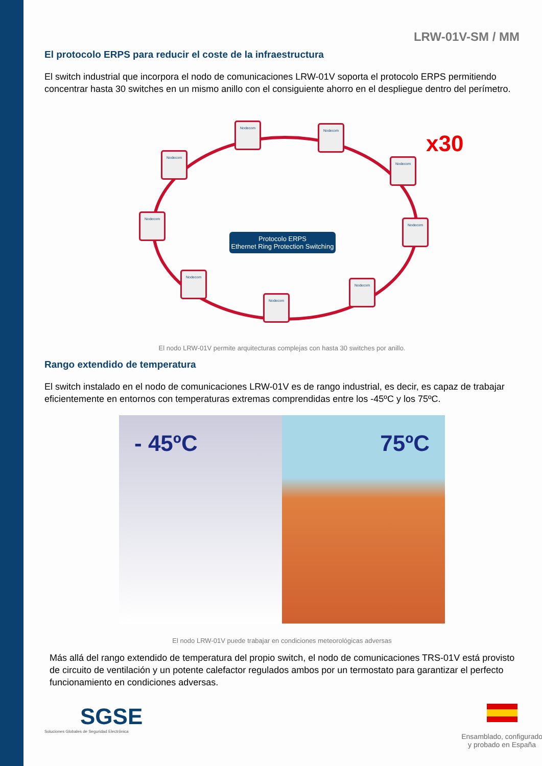LRW-01V-SM / MM
El protocolo ERPS para reducir el coste de la infraestructura
El switch industrial que incorpora el nodo de comunicaciones LRW-01V soporta el protocolo ERPS permitiendo concentrar hasta 30 switches en un mismo anillo con el consiguiente ahorro en el despliegue dentro del perímetro.
Nodecom
Nodecom
Nodecom
Nodecom
Nodecom
Nodecom
Nodecom
Nodecom
Nodecom
x30
Protocolo ERPS
Ethernet Ring Protection Switching
El nodo LRW-01V permite arquitecturas complejas con hasta 30 switches por anillo.
Rango extendido de temperatura
El switch instalado en el nodo de comunicaciones LRW-01V es de rango industrial, es decir, es capaz de trabajar eficientemente en entornos con temperaturas extremas comprendidas entre los -45ºC y los 75ºC.
- 45ºC 75ºC
El nodo LRW-01V puede trabajar en condiciones meteorológicas adversas
Más allá del rango extendido de temperatura del propio switch, el nodo de comunicaciones TRS-01V está provisto de circuito de ventilación y un potente calefactor regulados ambos por un termostato para garantizar el perfecto funcionamiento en condiciones adversas.
SGSE
Soluciones Globales de Seguridad Electrónica
Ensamblado, configurado
y probado en España